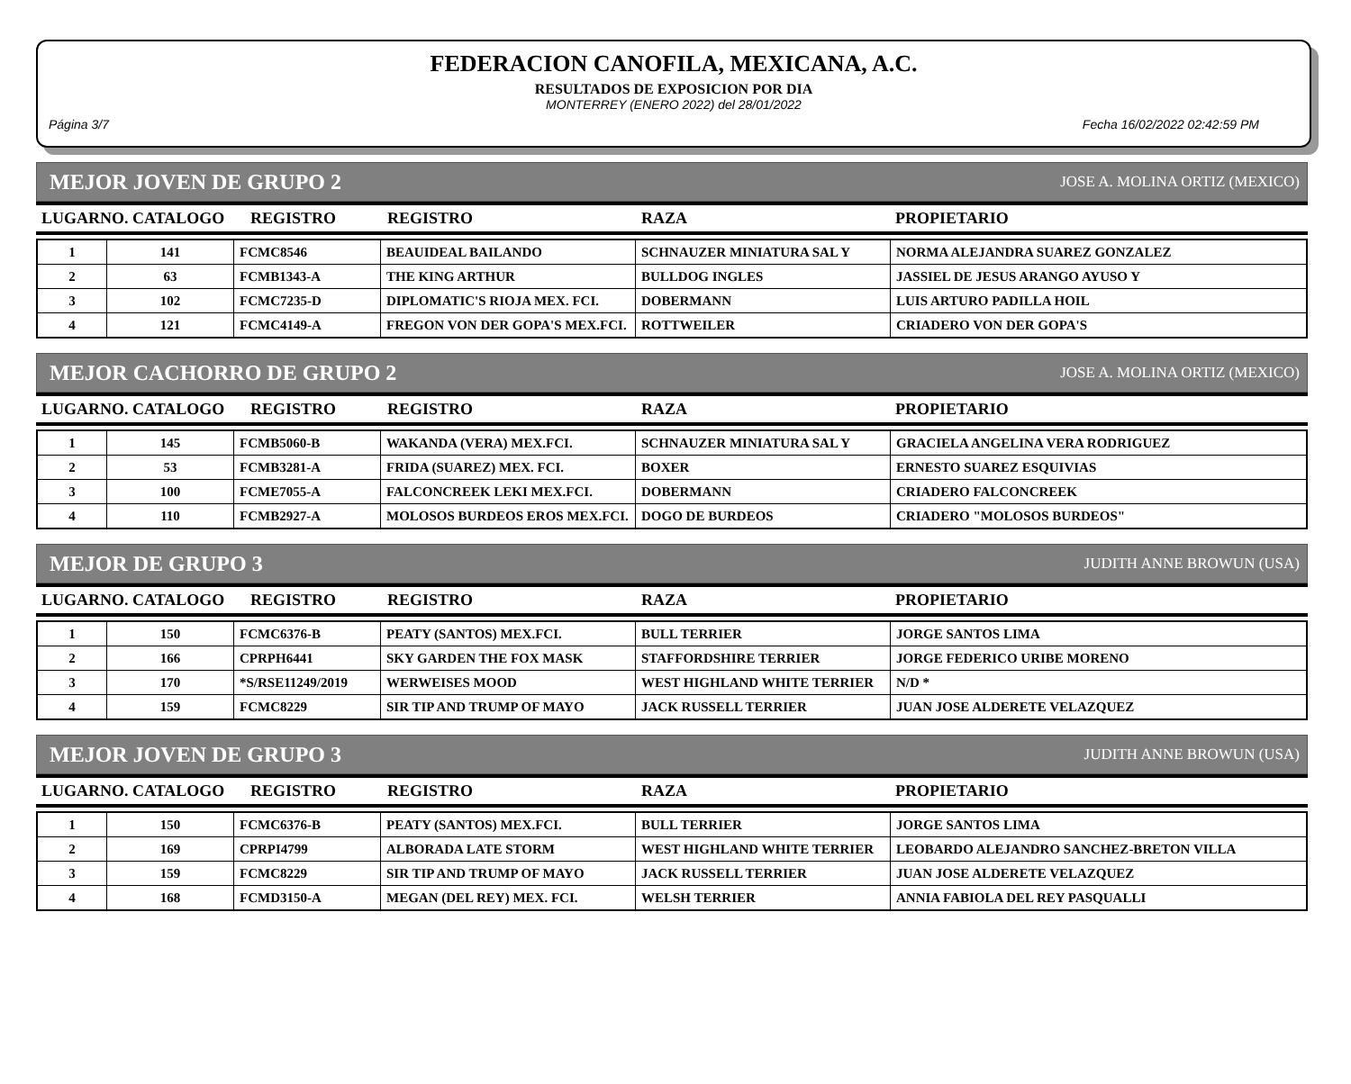FEDERACION CANOFILA, MEXICANA, A.C.
RESULTADOS DE EXPOSICION POR DIA
MONTERREY (ENERO 2022) del 28/01/2022
Página 3/7 Fecha 16/02/2022 02:42:59 PM
MEJOR JOVEN DE GRUPO 2 JOSE A. MOLINA ORTIZ (MEXICO)
| LUGARNO. CATALOGO | REGISTRO | REGISTRO | RAZA | PROPIETARIO |
| --- | --- | --- | --- | --- |
| 1 | 141 | FCMC8546 | BEAUIDEAL BAILANDO | SCHNAUZER MINIATURA SAL Y | NORMA ALEJANDRA SUAREZ GONZALEZ |
| 2 | 63 | FCMB1343-A | THE KING ARTHUR | BULLDOG INGLES | JASSIEL DE JESUS ARANGO AYUSO Y |
| 3 | 102 | FCMC7235-D | DIPLOMATIC'S RIOJA MEX. FCI. | DOBERMANN | LUIS ARTURO PADILLA HOIL |
| 4 | 121 | FCMC4149-A | FREGON VON DER GOPA'S MEX.FCI. | ROTTWEILER | CRIADERO VON DER GOPA'S |
MEJOR CACHORRO DE GRUPO 2 JOSE A. MOLINA ORTIZ (MEXICO)
| LUGARNO. CATALOGO | REGISTRO | REGISTRO | RAZA | PROPIETARIO |
| --- | --- | --- | --- | --- |
| 1 | 145 | FCMB5060-B | WAKANDA (VERA) MEX.FCI. | SCHNAUZER MINIATURA SAL Y | GRACIELA ANGELINA VERA RODRIGUEZ |
| 2 | 53 | FCMB3281-A | FRIDA (SUAREZ) MEX. FCI. | BOXER | ERNESTO SUAREZ ESQUIVIAS |
| 3 | 100 | FCME7055-A | FALCONCREEK LEKI MEX.FCI. | DOBERMANN | CRIADERO FALCONCREEK |
| 4 | 110 | FCMB2927-A | MOLOSOS BURDEOS EROS MEX.FCI. | DOGO DE BURDEOS | CRIADERO "MOLOSOS BURDEOS" |
MEJOR DE GRUPO 3 JUDITH ANNE BROWUN (USA)
| LUGARNO. CATALOGO | REGISTRO | REGISTRO | RAZA | PROPIETARIO |
| --- | --- | --- | --- | --- |
| 1 | 150 | FCMC6376-B | PEATY (SANTOS) MEX.FCI. | BULL TERRIER | JORGE SANTOS LIMA |
| 2 | 166 | CPRPH6441 | SKY GARDEN THE FOX MASK | STAFFORDSHIRE TERRIER | JORGE FEDERICO URIBE MORENO |
| 3 | 170 | *S/RSE11249/2019 | WERWEISES MOOD | WEST HIGHLAND WHITE TERRIER | N/D * |
| 4 | 159 | FCMC8229 | SIR TIP AND TRUMP OF MAYO | JACK RUSSELL TERRIER | JUAN JOSE ALDERETE VELAZQUEZ |
MEJOR JOVEN DE GRUPO 3 JUDITH ANNE BROWUN (USA)
| LUGARNO. CATALOGO | REGISTRO | REGISTRO | RAZA | PROPIETARIO |
| --- | --- | --- | --- | --- |
| 1 | 150 | FCMC6376-B | PEATY (SANTOS) MEX.FCI. | BULL TERRIER | JORGE SANTOS LIMA |
| 2 | 169 | CPRPI4799 | ALBORADA LATE STORM | WEST HIGHLAND WHITE TERRIER | LEOBARDO ALEJANDRO SANCHEZ-BRETON VILLA |
| 3 | 159 | FCMC8229 | SIR TIP AND TRUMP OF MAYO | JACK RUSSELL TERRIER | JUAN JOSE ALDERETE VELAZQUEZ |
| 4 | 168 | FCMD3150-A | MEGAN (DEL REY) MEX. FCI. | WELSH TERRIER | ANNIA FABIOLA DEL REY PASQUALLI |